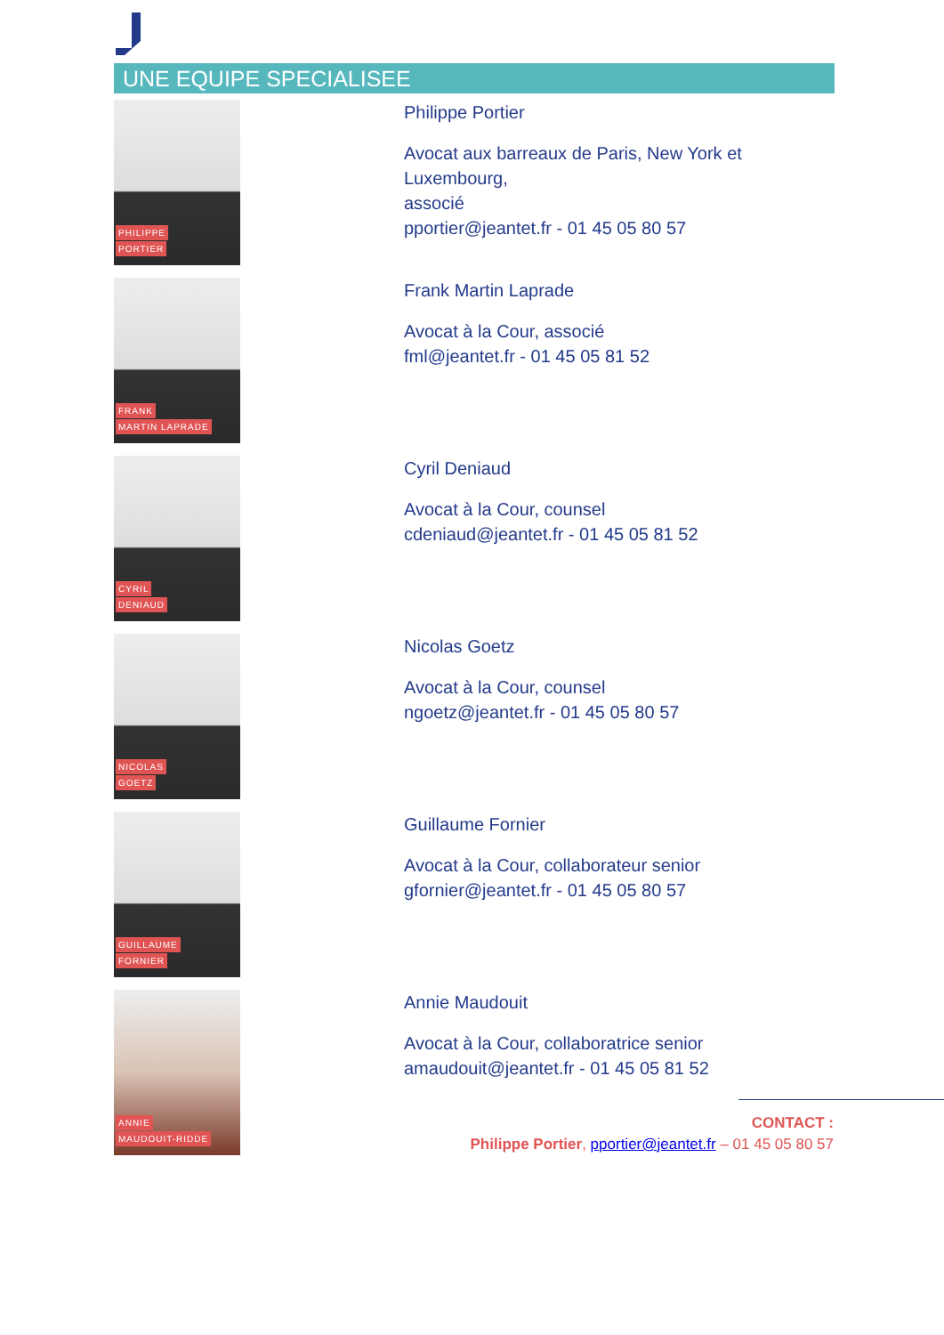UNE EQUIPE SPECIALISEE
PHILIPPE
PORTIER
Philippe Portier
Avocat aux barreaux de Paris, New York et Luxembourg,
associé
pportier@jeantet.fr - 01 45 05 80 57
FRANK
MARTIN LAPRADE
Frank Martin Laprade
Avocat à la Cour, associé
fml@jeantet.fr - 01 45 05 81 52
CYRIL
DENIAUD
Cyril Deniaud
Avocat à la Cour, counsel
cdeniaud@jeantet.fr - 01 45 05 81 52
NICOLAS
GOETZ
Nicolas Goetz
Avocat à la Cour, counsel
ngoetz@jeantet.fr - 01 45 05 80 57
GUILLAUME
FORNIER
Guillaume Fornier
Avocat à la Cour, collaborateur senior
gfornier@jeantet.fr - 01 45 05 80 57
ANNIE
MAUDOUIT-RIDDE
Annie Maudouit
Avocat à la Cour, collaboratrice senior
amaudouit@jeantet.fr - 01 45 05 81 52
CONTACT :
Philippe Portier, pportier@jeantet.fr – 01 45 05 80 57